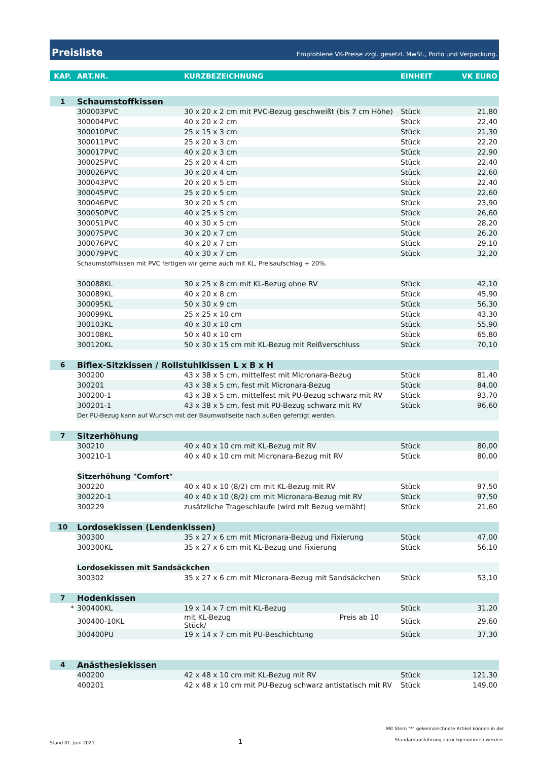Preisliste Empfohlene VK-Preise zzgl. gesetzl. MwSt., Porto und Verpackung.
| KAP. | ART.NR. | KURZBEZEICHNUNG | EINHEIT | VK EURO |
| --- | --- | --- | --- | --- |
| 1 | Schaumstoffkissen | | | |
| | 300003PVC | 30 x 20 x 2 cm mit PVC-Bezug geschweißt (bis 7 cm Höhe) | Stück | 21,80 |
| | 300004PVC | 40 x 20 x 2 cm | Stück | 22,40 |
| | 300010PVC | 25 x 15 x 3 cm | Stück | 21,30 |
| | 300011PVC | 25 x 20 x 3 cm | Stück | 22,20 |
| | 300017PVC | 40 x 20 x 3 cm | Stück | 22,90 |
| | 300025PVC | 25 x 20 x 4 cm | Stück | 22,40 |
| | 300026PVC | 30 x 20 x 4 cm | Stück | 22,60 |
| | 300043PVC | 20 x 20 x 5 cm | Stück | 22,40 |
| | 300045PVC | 25 x 20 x 5 cm | Stück | 22,60 |
| | 300046PVC | 30 x 20 x 5 cm | Stück | 23,90 |
| | 300050PVC | 40 x 25 x 5 cm | Stück | 26,60 |
| | 300051PVC | 40 x 30 x 5 cm | Stück | 28,20 |
| | 300075PVC | 30 x 20 x 7 cm | Stück | 26,20 |
| | 300076PVC | 40 x 20 x 7 cm | Stück | 29,10 |
| | 300079PVC | 40 x 30 x 7 cm | Stück | 32,20 |
| | Schaumstoffkissen mit PVC fertigen wir gerne auch mit KL, Preisaufschlag + 20%. | | | |
| | 300088KL | 30 x 25 x 8 cm mit KL-Bezug ohne RV | Stück | 42,10 |
| | 300089KL | 40 x 20 x 8 cm | Stück | 45,90 |
| | 300095KL | 50 x 30 x 9 cm | Stück | 56,30 |
| | 300099KL | 25 x 25 x 10 cm | Stück | 43,30 |
| | 300103KL | 40 x 30 x 10 cm | Stück | 55,90 |
| | 300108KL | 50 x 40 x 10 cm | Stück | 65,80 |
| | 300120KL | 50 x 30 x 15 cm mit KL-Bezug mit Reißverschluss | Stück | 70,10 |
| 6 | Biflex-Sitzkissen / Rollstuhlkissen L x B x H | | | |
| | 300200 | 43 x 38 x 5 cm, mittelfest mit Micronara-Bezug | Stück | 81,40 |
| | 300201 | 43 x 38 x 5 cm, fest mit Micronara-Bezug | Stück | 84,00 |
| | 300200-1 | 43 x 38 x 5 cm, mittelfest mit PU-Bezug schwarz mit RV | Stück | 93,70 |
| | 300201-1 | 43 x 38 x 5 cm, fest mit PU-Bezug schwarz mit RV | Stück | 96,60 |
| | Der PU-Bezug kann auf Wunsch mit der Baumwollseite nach außen gefertigt werden. | | | |
| 7 | Sitzerhöhung | | | |
| | 300210 | 40 x 40 x 10 cm mit KL-Bezug mit RV | Stück | 80,00 |
| | 300210-1 | 40 x 40 x 10 cm mit Micronara-Bezug mit RV | Stück | 80,00 |
| | Sitzerhöhung "Comfort" | | | |
| | 300220 | 40 x 40 x 10 (8/2) cm mit KL-Bezug mit RV | Stück | 97,50 |
| | 300220-1 | 40 x 40 x 10 (8/2) cm mit Micronara-Bezug mit RV | Stück | 97,50 |
| | 300229 | zusätzliche Trageschlaufe (wird mit Bezug vernäht) | Stück | 21,60 |
| 10 | Lordosekissen (Lendenkissen) | | | |
| | 300300 | 35 x 27 x 6 cm mit Micronara-Bezug und Fixierung | Stück | 47,00 |
| | 300300KL | 35 x 27 x 6 cm mit KL-Bezug und Fixierung | Stück | 56,10 |
| | Lordosekissen mit Sandsäckchen | | | |
| | 300302 | 35 x 27 x 6 cm mit Micronara-Bezug mit Sandsäckchen | Stück | 53,10 |
| 7 | Hodenkissen | | | |
| * | 300400KL | 19 x 14 x 7 cm mit KL-Bezug | Stück | 31,20 |
| | 300400-10KL | mit KL-Bezug Preis ab 10 Stück/ | Stück | 29,60 |
| | 300400PU | 19 x 14 x 7 cm mit PU-Beschichtung | Stück | 37,30 |
| 4 | Anästhesiekissen | | | |
| | 400200 | 42 x 48 x 10 cm mit KL-Bezug mit RV | Stück | 121,30 |
| | 400201 | 42 x 48 x 10 cm mit PU-Bezug schwarz antistatisch mit RV | Stück | 149,00 |
Stand 01. Juni 2021 1 Mit Stern "*" gekennzeichnete Artikel können in der
Standardausführung zurückgenommen werden.